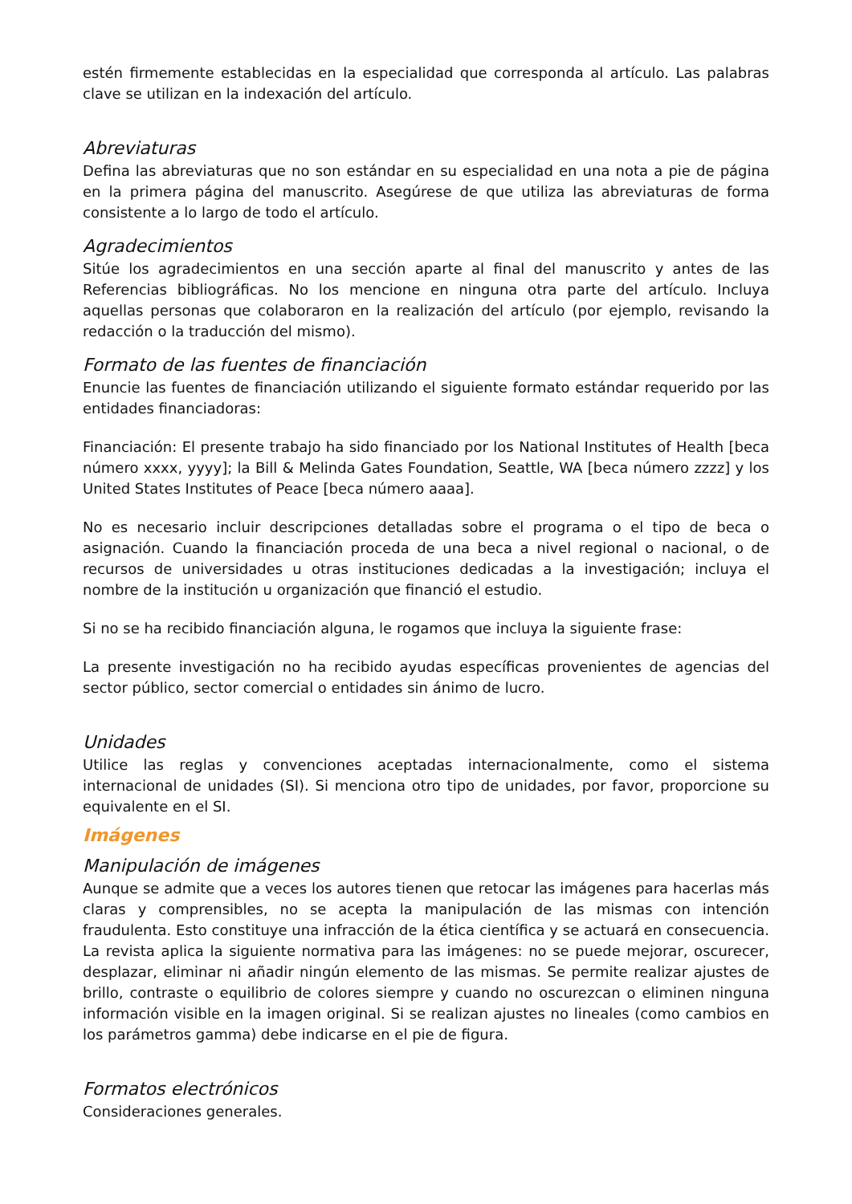estén firmemente establecidas en la especialidad que corresponda al artículo. Las palabras clave se utilizan en la indexación del artículo.
Abreviaturas
Defina las abreviaturas que no son estándar en su especialidad en una nota a pie de página en la primera página del manuscrito. Asegúrese de que utiliza las abreviaturas de forma consistente a lo largo de todo el artículo.
Agradecimientos
Sitúe los agradecimientos en una sección aparte al final del manuscrito y antes de las Referencias bibliográficas. No los mencione en ninguna otra parte del artículo. Incluya aquellas personas que colaboraron en la realización del artículo (por ejemplo, revisando la redacción o la traducción del mismo).
Formato de las fuentes de financiación
Enuncie las fuentes de financiación utilizando el siguiente formato estándar requerido por las entidades financiadoras:
Financiación: El presente trabajo ha sido financiado por los National Institutes of Health [beca número xxxx, yyyy]; la Bill & Melinda Gates Foundation, Seattle, WA [beca número zzzz] y los United States Institutes of Peace [beca número aaaa].
No es necesario incluir descripciones detalladas sobre el programa o el tipo de beca o asignación. Cuando la financiación proceda de una beca a nivel regional o nacional, o de recursos de universidades u otras instituciones dedicadas a la investigación; incluya el nombre de la institución u organización que financió el estudio.
Si no se ha recibido financiación alguna, le rogamos que incluya la siguiente frase:
La presente investigación no ha recibido ayudas específicas provenientes de agencias del sector público, sector comercial o entidades sin ánimo de lucro.
Unidades
Utilice las reglas y convenciones aceptadas internacionalmente, como el sistema internacional de unidades (SI). Si menciona otro tipo de unidades, por favor, proporcione su equivalente en el SI.
Imágenes
Manipulación de imágenes
Aunque se admite que a veces los autores tienen que retocar las imágenes para hacerlas más claras y comprensibles, no se acepta la manipulación de las mismas con intención fraudulenta. Esto constituye una infracción de la ética científica y se actuará en consecuencia. La revista aplica la siguiente normativa para las imágenes: no se puede mejorar, oscurecer, desplazar, eliminar ni añadir ningún elemento de las mismas. Se permite realizar ajustes de brillo, contraste o equilibrio de colores siempre y cuando no oscurezcan o eliminen ninguna información visible en la imagen original. Si se realizan ajustes no lineales (como cambios en los parámetros gamma) debe indicarse en el pie de figura.
Formatos electrónicos
Consideraciones generales.